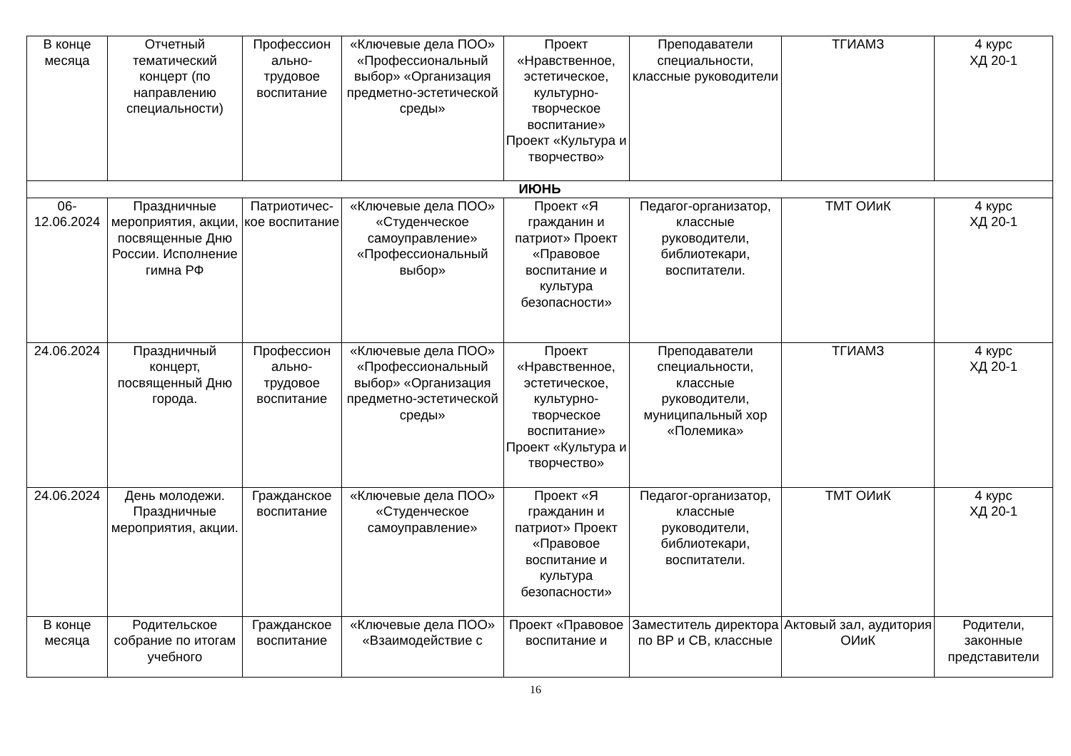| В конце месяца | Отчетный тематический концерт (по направлению специальности) | Профессион ально-трудовое воспитание | «Ключевые дела ПОО» «Профессиональный выбор» «Организация предметно-эстетической среды» | Проект «Нравственное, эстетическое, культурно-творческое воспитание» Проект «Культура и творчество» | Преподаватели специальности, классные руководители | ТГИАМЗ | 4 курс ХД 20-1 |
| ИЮНЬ | | | | | | | |
| 06-12.06.2024 | Праздничные мероприятия, акции, посвященные Дню России. Исполнение гимна РФ | Патриотичес-кое воспитание | «Ключевые дела ПОО» «Студенческое самоуправление» «Профессиональный выбор» | Проект «Я гражданин и патриот» Проект «Правовое воспитание и культура безопасности» | Педагог-организатор, классные руководители, библиотекари, воспитатели. | ТМТ ОИиК | 4 курс ХД 20-1 |
| 24.06.2024 | Праздничный концерт, посвященный Дню города. | Профессион ально-трудовое воспитание | «Ключевые дела ПОО» «Профессиональный выбор» «Организация предметно-эстетической среды» | Проект «Нравственное, эстетическое, культурно-творческое воспитание» Проект «Культура и творчество» | Преподаватели специальности, классные руководители, муниципальный хор «Полемика» | ТГИАМЗ | 4 курс ХД 20-1 |
| 24.06.2024 | День молодежи. Праздничные мероприятия, акции. | Гражданское воспитание | «Ключевые дела ПОО» «Студенческое самоуправление» | Проект «Я гражданин и патриот» Проект «Правовое воспитание и культура безопасности» | Педагог-организатор, классные руководители, библиотекари, воспитатели. | ТМТ ОИиК | 4 курс ХД 20-1 |
| В конце месяца | Родительское собрание по итогам учебного | Гражданское воспитание | «Ключевые дела ПОО» «Взаимодействие с | Проект «Правовое воспитание и | Заместитель директора по ВР и СВ, классные | Актовый зал, аудитория ОИиК | Родители, законные представители |
16